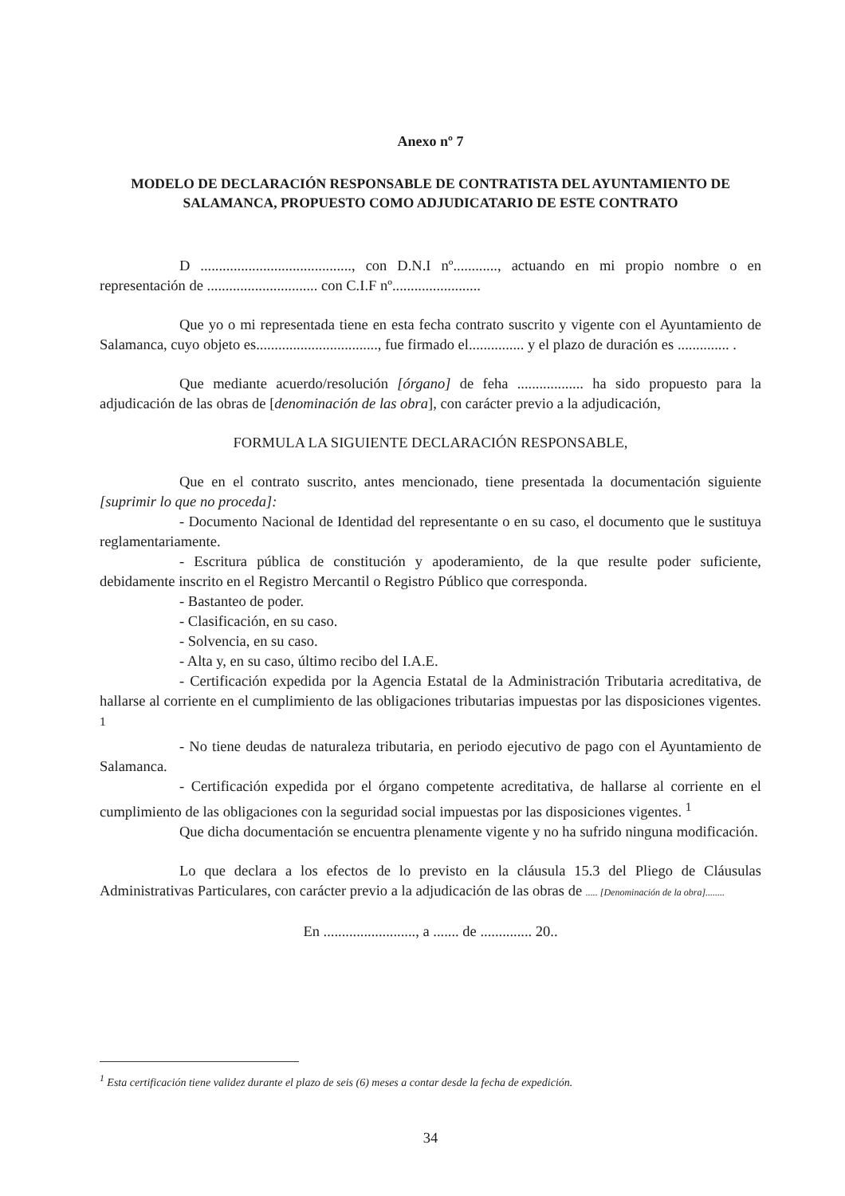Anexo nº 7
MODELO DE DECLARACIÓN RESPONSABLE DE CONTRATISTA DEL AYUNTAMIENTO DE SALAMANCA, PROPUESTO COMO ADJUDICATARIO DE ESTE CONTRATO
D ........................................., con D.N.I nº............, actuando en mi propio nombre o en representación de .............................. con C.I.F nº........................
Que yo o mi representada tiene en esta fecha contrato suscrito y vigente con el Ayuntamiento de Salamanca, cuyo objeto es................................., fue firmado el............... y el plazo de duración es .............. .
Que mediante acuerdo/resolución [órgano] de feha .................. ha sido propuesto para la adjudicación de las obras de [denominación de las obra], con carácter previo a la adjudicación,
FORMULA LA SIGUIENTE DECLARACIÓN RESPONSABLE,
Que en el contrato suscrito, antes mencionado, tiene presentada la documentación siguiente [suprimir lo que no proceda]:
- Documento Nacional de Identidad del representante o en su caso, el documento que le sustituya reglamentariamente.
- Escritura pública de constitución y apoderamiento, de la que resulte poder suficiente, debidamente inscrito en el Registro Mercantil o Registro Público que corresponda.
- Bastanteo de poder.
- Clasificación, en su caso.
- Solvencia, en su caso.
- Alta y, en su caso, último recibo del I.A.E.
- Certificación expedida por la Agencia Estatal de la Administración Tributaria acreditativa, de hallarse al corriente en el cumplimiento de las obligaciones tributarias impuestas por las disposiciones vigentes. <sup>1</sup>
- No tiene deudas de naturaleza tributaria, en periodo ejecutivo de pago con el Ayuntamiento de Salamanca.
- Certificación expedida por el órgano competente acreditativa, de hallarse al corriente en el cumplimiento de las obligaciones con la seguridad social impuestas por las disposiciones vigentes. <sup>1</sup>
Que dicha documentación se encuentra plenamente vigente y no ha sufrido ninguna modificación.
Lo que declara a los efectos de lo previsto en la cláusula 15.3 del Pliego de Cláusulas Administrativas Particulares, con carácter previo a la adjudicación de las obras de ..... [Denominación de la obra]........
En ........................., a ....... de .............. 20..
<sup>1</sup> Esta certificación tiene validez durante el plazo de seis (6) meses a contar desde la fecha de expedición.
34